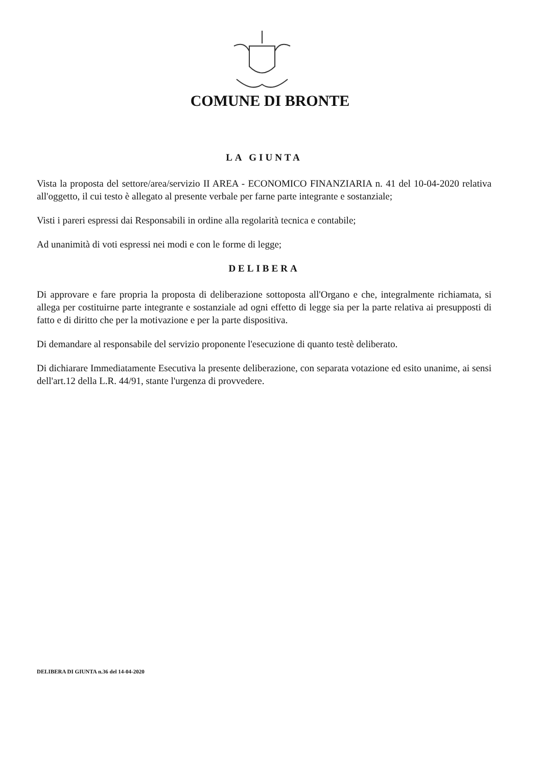COMUNE DI BRONTE
LA GIUNTA
Vista la proposta del settore/area/servizio II AREA - ECONOMICO FINANZIARIA n. 41 del 10-04-2020 relativa all'oggetto, il cui testo è allegato al presente verbale per farne parte integrante e sostanziale;
Visti i pareri espressi dai Responsabili in ordine alla regolarità tecnica e contabile;
Ad unanimità di voti espressi nei modi e con le forme di legge;
DELIBERA
Di approvare e fare propria la proposta di deliberazione sottoposta all'Organo e che, integralmente richiamata, si allega per costituirne parte integrante e sostanziale ad ogni effetto di legge sia per la parte relativa ai presupposti di fatto e di diritto che per la motivazione e per la parte dispositiva.
Di demandare al responsabile del servizio proponente l'esecuzione di quanto testè deliberato.
Di dichiarare Immediatamente Esecutiva la presente deliberazione, con separata votazione ed esito unanime, ai sensi dell'art.12 della L.R. 44/91, stante l'urgenza di provvedere.
DELIBERA DI GIUNTA n.36 del 14-04-2020